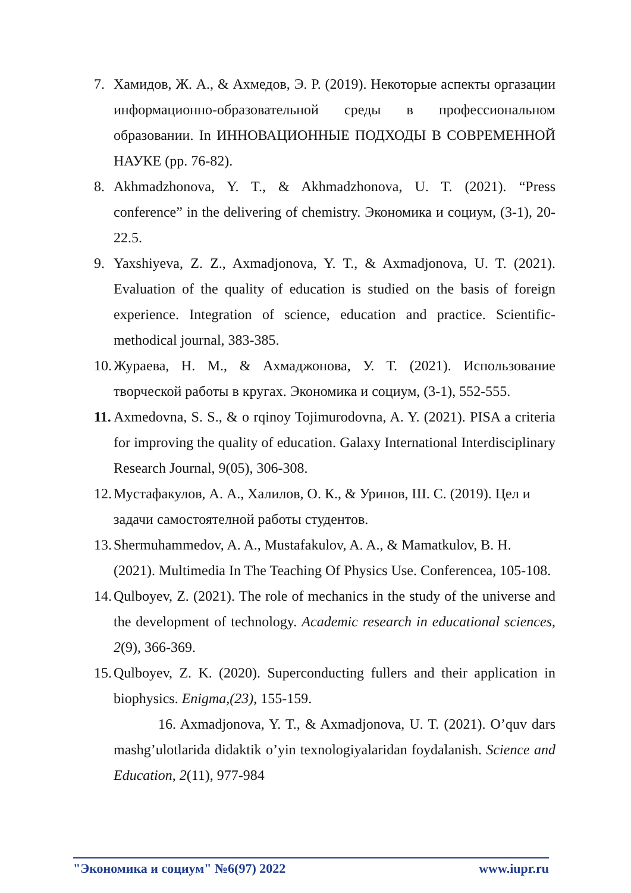7. Хамидов, Ж. А., & Ахмедов, Э. Р. (2019). Некоторые аспекты оргазации информационно-образовательной среды в профессиональном образовании. In ИННОВАЦИОННЫЕ ПОДХОДЫ В СОВРЕМЕННОЙ НАУКЕ (pp. 76-82).
8. Akhmadzhonova, Y. T., & Akhmadzhonova, U. T. (2021). “Press conference” in the delivering of chemistry. Экономика и социум, (3-1), 20-22.5.
9. Yaxshiyeva, Z. Z., Axmadjonova, Y. T., & Axmadjonova, U. T. (2021). Evaluation of the quality of education is studied on the basis of foreign experience. Integration of science, education and practice. Scientific-methodical journal, 383-385.
10. Жураева, Н. М., & Ахмаджонова, У. Т. (2021). Использование творческой работы в кругах. Экономика и социум, (3-1), 552-555.
11. Axmedovna, S. S., & o rqinoy Tojimurodovna, A. Y. (2021). PISA a criteria for improving the quality of education. Galaxy International Interdisciplinary Research Journal, 9(05), 306-308.
12. Мустафакулов, А. А., Халилов, О. К., & Уринов, Ш. С. (2019). Цел и задачи самостоятелной работы студентов.
13. Shermuhammedov, A. A., Mustafakulov, A. A., & Mamatkulov, B. H. (2021). Multimedia In The Teaching Of Physics Use. Conferencea, 105-108.
14. Qulboyev, Z. (2021). The role of mechanics in the study of the universe and the development of technology. Academic research in educational sciences, 2(9), 366-369.
15. Qulboyev, Z. K. (2020). Superconducting fullers and their application in biophysics. Enigma,(23), 155-159.
16. Axmadjonova, Y. T., & Axmadjonova, U. T. (2021). O’quv dars mashg’ulotlarida didaktik o’yin texnologiyalaridan foydalanish. Science and Education, 2(11), 977-984
"Экономика и социум" №6(97) 2022 www.iupr.ru